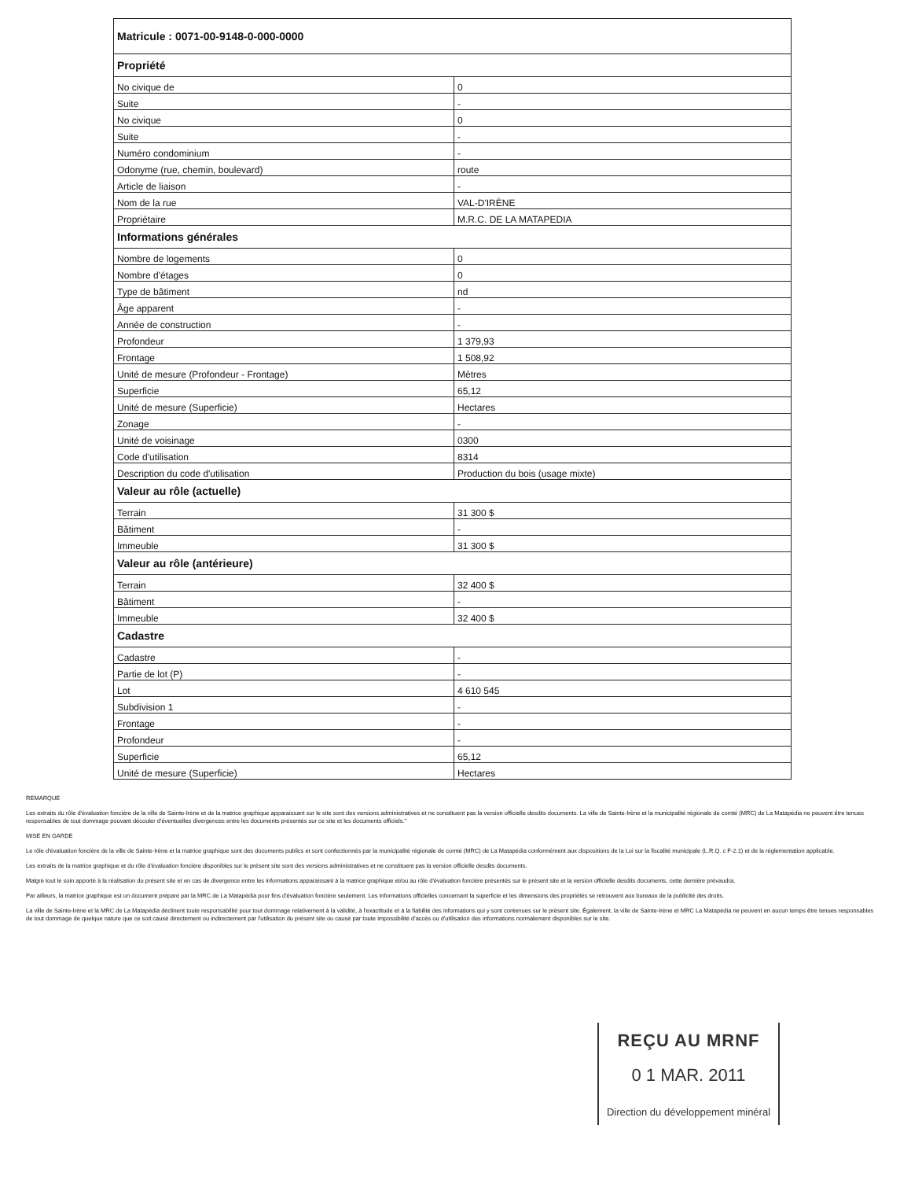| Matricule : 0071-00-9148-0-000-0000 | |
| --- | --- |
| Propriété | |
| No civique de | 0 |
| Suite | - |
| No civique | 0 |
| Suite | - |
| Numéro condominium | - |
| Odonyme (rue, chemin, boulevard) | route |
| Article de liaison | - |
| Nom de la rue | VAL-D'IRÈNE |
| Propriétaire | M.R.C. DE LA MATAPEDIA |
| Informations générales | |
| Nombre de logements | 0 |
| Nombre d'étages | 0 |
| Type de bâtiment | nd |
| Âge apparent | - |
| Année de construction | - |
| Profondeur | 1 379,93 |
| Frontage | 1 508,92 |
| Unité de mesure (Profondeur - Frontage) | Mètres |
| Superficie | 65,12 |
| Unité de mesure (Superficie) | Hectares |
| Zonage | - |
| Unité de voisinage | 0300 |
| Code d'utilisation | 8314 |
| Description du code d'utilisation | Production du bois (usage mixte) |
| Valeur au rôle (actuelle) | |
| Terrain | 31 300 $ |
| Bâtiment | - |
| Immeuble | 31 300 $ |
| Valeur au rôle (antérieure) | |
| Terrain | 32 400 $ |
| Bâtiment | - |
| Immeuble | 32 400 $ |
| Cadastre | |
| Cadastre | - |
| Partie de lot (P) | - |
| Lot | 4 610 545 |
| Subdivision 1 | - |
| Frontage | - |
| Profondeur | - |
| Superficie | 65,12 |
| Unité de mesure (Superficie) | Hectares |
REMARQUE
Les extraits du rôle d'évaluation foncière de la ville de Sainte-Irène et de la matrice graphique apparaissant sur le site sont des versions administratives et ne constituent pas la version officielle desdits documents. La ville de Sainte-Irène et la municipalité régionale de comté (MRC) de La Matapédia ne peuvent être tenues responsables de tout dommage pouvant découler d'éventuelles divergences entre les documents présentés sur ce site et les documents officiels."
MISE EN GARDE
Le rôle d'évaluation foncière de la ville de Sainte-Irène et la matrice graphique sont des documents publics et sont confectionnés par la municipalité régionale de comté (MRC) de La Matapédia conformément aux dispositions de la Loi sur la fiscalité municipale (L.R.Q. c F-2.1) et de la réglementation applicable.
Les extraits de la matrice graphique et du rôle d'évaluation foncière disponibles sur le présent site sont des versions administratives et ne constituent pas la version officielle desdits documents.
Malgré tout le soin apporté à la réalisation du présent site et en cas de divergence entre les informations apparaissant à la matrice graphique et/ou au rôle d'évaluation foncière présentés sur le présent site et la version officielle desdits documents, cette dernière prévaudra.
Par ailleurs, la matrice graphique est un document préparé par la MRC de La Matapédia pour fins d'évaluation foncière seulement. Les informations officielles concernant la superficie et les dimensions des propriétés se retrouvent aux bureaux de la publicité des droits.
La ville de Sainte-Irène et la MRC de La Matapédia déclinent toute responsabilité pour tout dommage relativement à la validité, à l'exactitude et à la fiabilité des informations qui y sont contenues sur le présent site. Également, la ville de Sainte-Irène et MRC La Matapédia ne peuvent en aucun temps être tenues responsables de tout dommage de quelque nature que ce soit causé directement ou indirectement par l'utilisation du présent site ou causé par toute impossibilité d'accès ou d'utilisation des informations normalement disponibles sur le site.
REÇU AU MRNF
0 1 MAR. 2011
Direction du développement minéral